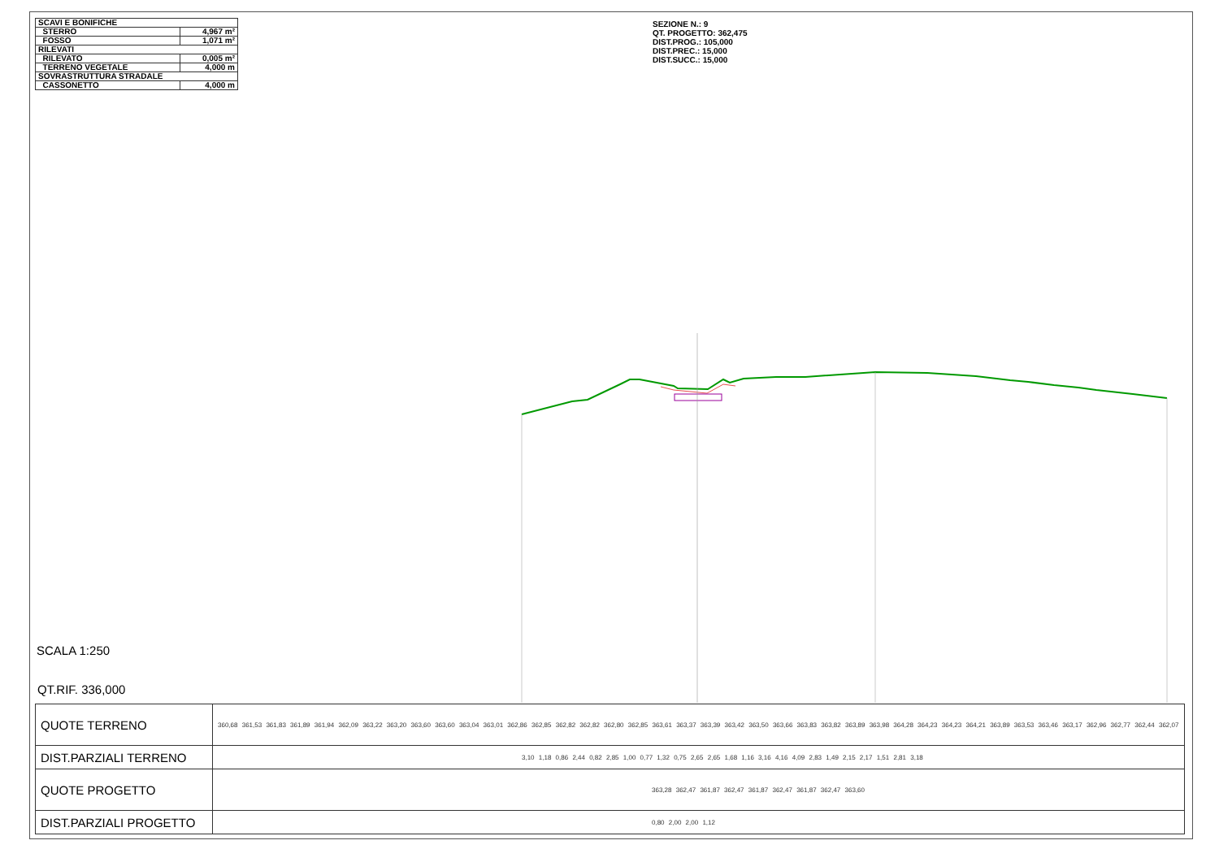| SCAVI E BONIFICHE | |
| STERRO | 4,967 m² |
| FOSSO | 1,071 m² |
| RILEVATI | |
| RILEVATO | 0,005 m² |
| TERRENO VEGETALE | 4,000 m |
| SOVRASTRUTTURA STRADALE | |
| CASSONETTO | 4,000 m |
SEZIONE N.: 9
QT. PROGETTO: 362,475
DIST.PROG.: 105,000
DIST.PREC.: 15,000
DIST.SUCC.: 15,000
SCALA 1:250
QT.RIF. 336,000
| QUOTE TERRENO | 360,68 361,53 361,83 361,89 361,94 362,09 363,22 363,20 363,60 363,60 363,04 363,01 362,86 362,85 362,82 362,82 362,80 362,85 363,61 363,37 363,39 363,42 363,50 363,66 363,83 363,82 363,89 363,98 364,28 364,23 364,23 364,21 363,89 363,53 363,46 363,17 362,96 362,77 362,44 362,07 |
| DIST.PARZIALI TERRENO | 3,10 1,18 0,86 2,44 0,82 2,85 1,00 0,77 1,32 0,75 2,65 2,65 1,68 1,16 3,16 4,16 4,09 2,83 1,49 2,15 2,17 1,51 2,81 3,18 |
| QUOTE PROGETTO | 363,28 362,47 361,87 362,47 361,87 362,47 361,87 362,47 363,60 |
| DIST.PARZIALI PROGETTO | 0,80 2,00 2,00 1,12 |